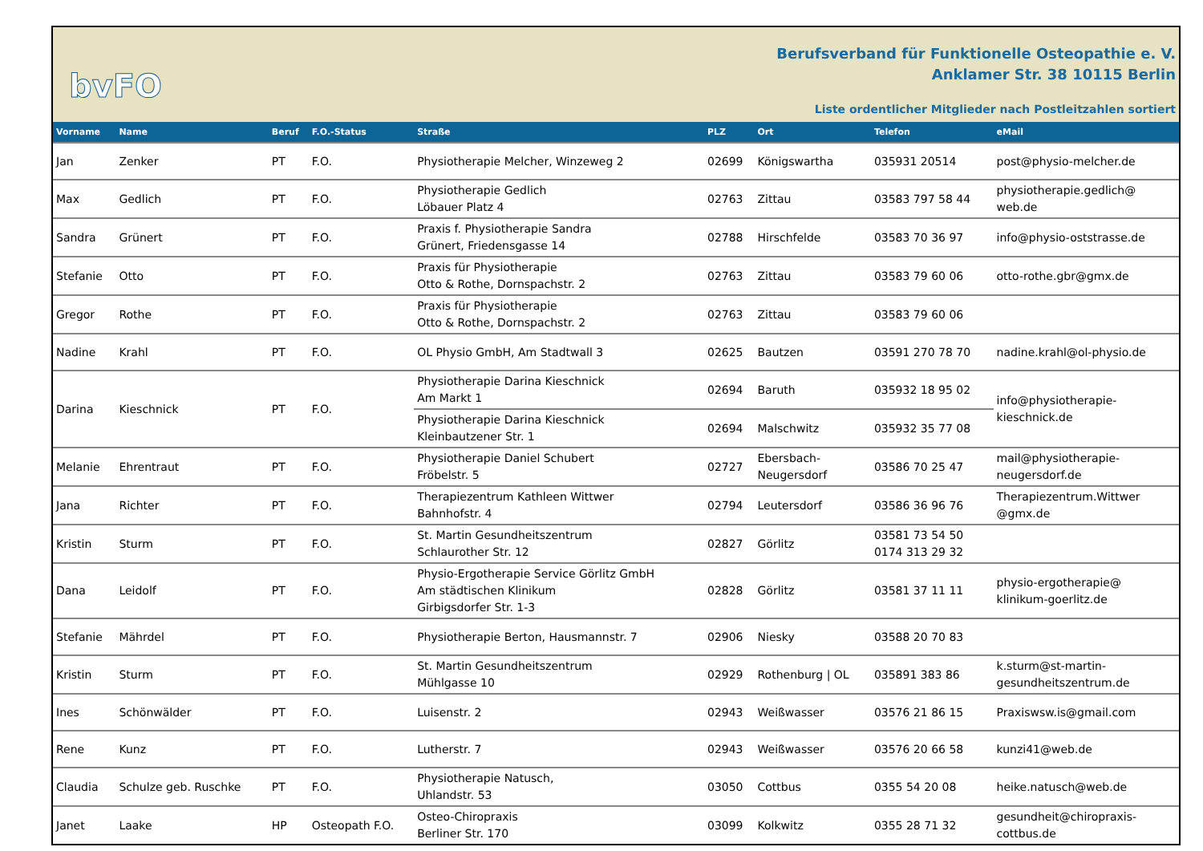bvFO
Berufsverband für Funktionelle Osteopathie e. V.
Anklamer Str. 38 10115 Berlin
Liste ordentlicher Mitglieder nach Postleitzahlen sortiert
| Vorname | Name | Beruf | F.O.-Status | Straße | PLZ | Ort | Telefon | eMail |
| --- | --- | --- | --- | --- | --- | --- | --- | --- |
| Jan | Zenker | PT | F.O. | Physiotherapie Melcher, Winzeweg 2 | 02699 | Königswartha | 035931 20514 | post@physio-melcher.de |
| Max | Gedlich | PT | F.O. | Physiotherapie Gedlich Löbauer Platz 4 | 02763 | Zittau | 03583 797 58 44 | physiotherapie.gedlich@ web.de |
| Sandra | Grünert | PT | F.O. | Praxis f. Physiotherapie Sandra Grünert, Friedensgasse 14 | 02788 | Hirschfelde | 03583 70 36 97 | info@physio-oststrasse.de |
| Stefanie | Otto | PT | F.O. | Praxis für Physiotherapie Otto & Rothe, Dornspachstr. 2 | 02763 | Zittau | 03583 79 60 06 | otto-rothe.gbr@gmx.de |
| Gregor | Rothe | PT | F.O. | Praxis für Physiotherapie Otto & Rothe, Dornspachstr. 2 | 02763 | Zittau | 03583 79 60 06 | |
| Nadine | Krahl | PT | F.O. | OL Physio GmbH, Am Stadtwall 3 | 02625 | Bautzen | 03591 270 78 70 | nadine.krahl@ol-physio.de |
| Darina | Kieschnick | PT | F.O. | Physiotherapie Darina Kieschnick Am Markt 1 | 02694 | Baruth | 035932 18 95 02 | info@physiotherapie- kieschnick.de |
| | | | | Physiotherapie Darina Kieschnick Kleinbautzener Str. 1 | 02694 | Malschwitz | 035932 35 77 08 | |
| Melanie | Ehrentraut | PT | F.O. | Physiotherapie Daniel Schubert Fröbelstr. 5 | 02727 | Ebersbach- Neugersdorf | 03586 70 25 47 | mail@physiotherapie- neugersdorf.de |
| Jana | Richter | PT | F.O. | Therapiezentrum Kathleen Wittwer Bahnhofstr. 4 | 02794 | Leutersdorf | 03586 36 96 76 | Therapiezentrum.Wittwer @gmx.de |
| Kristin | Sturm | PT | F.O. | St. Martin Gesundheitszentrum Schlaurother Str. 12 | 02827 | Görlitz | 03581 73 54 50 0174 313 29 32 | |
| Dana | Leidolf | PT | F.O. | Physio-Ergotherapie Service Görlitz GmbH Am städtischen Klinikum Girbigsdorfer Str. 1-3 | 02828 | Görlitz | 03581 37 11 11 | physio-ergotherapie@ klinikum-goerlitz.de |
| Stefanie | Mährdel | PT | F.O. | Physiotherapie Berton, Hausmannstr. 7 | 02906 | Niesky | 03588 20 70 83 | |
| Kristin | Sturm | PT | F.O. | St. Martin Gesundheitszentrum Mühlgasse 10 | 02929 | Rothenburg / OL | 035891 383 86 | k.sturm@st-martin- gesundheitszentrum.de |
| Ines | Schönwälder | PT | F.O. | Luisenstr. 2 | 02943 | Weißwasser | 03576 21 86 15 | Praxiswsw.is@gmail.com |
| Rene | Kunz | PT | F.O. | Lutherstr. 7 | 02943 | Weißwasser | 03576 20 66 58 | kunzi41@web.de |
| Claudia | Schulze geb. Ruschke | PT | F.O. | Physiotherapie Natusch, Uhlandstr. 53 | 03050 | Cottbus | 0355 54 20 08 | heike.natusch@web.de |
| Janet | Laake | HP | Osteopath F.O. | Osteo-Chiropraxis Berliner Str. 170 | 03099 | Kolkwitz | 0355 28 71 32 | gesundheit@chiropraxis- cottbus.de |